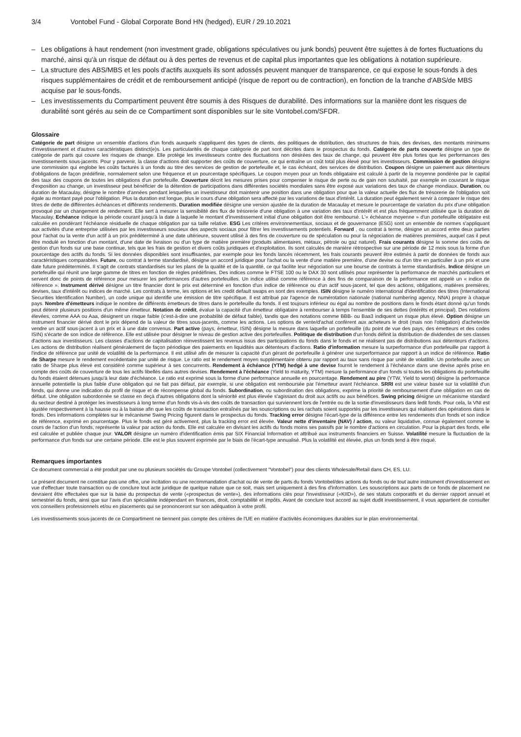3/4 Vontobel Fund - Global Corporate Bond HN (hedged), EUR / 29.10.2021
– Les obligations à haut rendement (non investment grade, obligations spéculatives ou junk bonds) peuvent être sujettes à de fortes fluctuations du marché, ainsi qu'à un risque de défaut ou à des pertes de revenus et de capital plus importantes que les obligations à notation supérieure.
– La structure des ABS/MBS et les pools d'actifs auxquels ils sont adossés peuvent manquer de transparence, ce qui expose le sous-fonds à des risques supplémentaires de crédit et de remboursement anticipé (risque de report ou de contraction), en fonction de la tranche d'ABS/de MBS acquise par le sous-fonds.
– Les investissements du Compartiment peuvent être soumis à des Risques de durabilité. Des informations sur la manière dont les risques de durabilité sont gérés au sein de ce Compartiment sont disponibles sur le site Vontobel.com/SFDR.
Glossaire
Catégorie de part désigne un ensemble d'actions d'un fonds auxquels s'appliquent des types de clients, des politiques de distribution, des structures de frais, des devises, des montants minimums d'investissement et d'autres caractéristiques distinct(e)s. Les particularités de chaque catégorie de part sont décrites dans le prospectus du fonds. Catégorie de parts couverte désigne un type de catégorie de parts qui couvre les risques de change. Elle protège les investisseurs contre des fluctuations non désirées des taux de change, qui peuvent être plus fortes que les performances des investissements sous-jacents. Pour y parvenir, la classe d'actions doit supporter des coûts de couverture, ce qui entraîne un coût total plus élevé pour les investisseurs. Commission de gestion désigne une commission qui englobe les coûts facturés à un fonds au titre des services de gestion de portefeuille et, le cas échéant, des services de distribution. Coupon désigne un paiement aux détenteurs d'obligations de façon prédéfinie, normalement selon une fréquence et un pourcentage spécifiques. Le coupon moyen pour un fonds obligataire est calculé à partir de la moyenne pondérée par le capital des taux des coupons de toutes les obligations d'un portefeuille. Couverture décrit les mesures prises pour compenser le risque de perte ou de gain non souhaité, par exemple en couvrant le risque d'exposition au change, un investisseur peut bénéficier de la détention de participations dans différentes sociétés mondiales sans être exposé aux variations des taux de change mondiaux. Duration, ou duration de Macaulay, désigne le nombre d'années pendant lesquelles un investisseur doit maintenir une position dans une obligation pour que la valeur actuelle des flux de trésorerie de l'obligation soit égale au montant payé pour l'obligation. Plus la duration est longue, plus le cours d'une obligation sera affecté par les variations de taux d'intérêt. La duration peut également servir à comparer le risque des titres de dette de différentes échéances et différents rendements. Duration modifiée désigne une version ajustée de la duration de Macaulay et mesure le pourcentage de variation du prix d'une obligation provoqué par un changement de rendement. Elle sert à mesurer la sensibilité des flux de trésorerie d'une obligation à une variation des taux d'intérêt et est plus fréquemment utilisée que la duration de Macaulay. Echéance indique la période courant jusqu'à la date à laquelle le montant d'investissement initial d'une obligation doit être remboursé. L'« échéance moyenne » d'un portefeuille obligataire est calculée en pondérant l'échéance résiduelle de chaque obligation par sa taille relative. ESG Les critères environnementaux, sociaux et de gouvernance (ESG) sont un ensemble de normes s'appliquant aux activités d'une entreprise utilisées par les investisseurs soucieux des aspects sociaux pour filtrer les investissements potentiels. Forward , ou contrat à terme, désigne un accord entre deux parties pour l'achat ou la vente d'un actif à un prix prédéterminé à une date ultérieure, souvent utilisé à des fins de couverture ou de spéculation ou pour la négociation de matières premières, auquel cas il peut être modulé en fonction d'un montant, d'une date de livraison ou d'un type de matière première (produits alimentaires, métaux, pétrole ou gaz naturel). Frais courants désigne la somme des coûts de gestion d'un fonds sur une base continue, tels que les frais de gestion et divers coûts juridiques et d'exploitation. Ils sont calculés de manière rétrospective sur une période de 12 mois sous la forme d'un pourcentage des actifs du fonds. Si les données disponibles sont insuffisantes, par exemple pour les fonds lancés récemment, les frais courants peuvent être estimés à partir de données de fonds aux caractéristiques comparables. Future, ou contrat à terme standardisé, désigne un accord juridique pour l'achat ou la vente d'une matière première, d'une devise ou d'un titre en particulier à un prix et une date future prédéterminés. Il s'agit de contrats standardisés sur les plans de la qualité et de la quantité, ce qui facilite leur négociation sur une bourse de contrats à terme standardisés. Indice désigne un portefeuille qui réunit une large gamme de titres en fonction de règles prédéfinies. Des indices comme le FTSE 100 ou le DAX 30 sont utilisés pour représenter la performance de marchés particuliers et servent donc de points de référence pour mesurer les performances d'autres portefeuilles. Un indice utilisé comme référence à des fins de comparaison de la performance est appelé un « indice de référence ». Instrument dérivé désigne un titre financier dont le prix est déterminé en fonction d'un indice de référence ou d'un actif sous-jacent, tel que des actions, obligations, matières premières, devises, taux d'intérêt ou indices de marché. Les contrats à terme, les options et les credit default swaps en sont des exemples. ISIN désigne le numéro international d'identification des titres (International Securities Identification Number), un code unique qui identifie une émission de titre spécifique. Il est attribué par l'agence de numérotation nationale (national numbering agency, NNA) propre à chaque pays. Nombre d'émetteurs indique le nombre de différents émetteurs de titres dans le portefeuille du fonds. Il est toujours inférieur ou égal au nombre de positions dans le fonds étant donné qu'un fonds peut détenir plusieurs positions d'un même émetteur. Notation de crédit, évalue la capacité d'un émetteur obligataire à rembourser à temps l'ensemble de ses dettes (intérêts et principal). Des notations élevées, comme AAA ou Aaa, désignent un risque faible (c'est-à-dire une probabilité de défaut faible), tandis que des notations comme BBB- ou Baa3 indiquent un risque plus élevé. Option désigne un instrument financier dérivé dont le prix dépend de la valeur de titres sous-jacents, comme les actions. Les options de vente/d'achat confèrent aux acheteurs le droit (mais non l'obligation) d'acheter/de vendre un actif sous-jacent à un prix et à une date convenus. Part active (pays, émetteur, ISIN) désigne la mesure dans laquelle un portefeuille (du point de vue des pays, des émetteurs et des codes ISIN) s'écarte de son indice de référence. Elle est utilisée pour désigner le niveau de gestion active des portefeuilles. Politique de distribution d'un fonds définit la distribution de dividendes de ses classes d'actions aux investisseurs. Les classes d'actions de capitalisation réinvestissent les revenus issus des participations du fonds dans le fonds et ne réalisent pas de distributions aux détenteurs d'actions. Les actions de distribution réalisent généralement de façon périodique des paiements en liquidités aux détenteurs d'actions. Ratio d'information mesure la surperformance d'un portefeuille par rapport à l'indice de référence par unité de volatilité de la performance. Il est utilisé afin de mesurer la capacité d'un gérant de portefeuille à générer une surperformance par rapport à un indice de référence. Ratio de Sharpe mesure le rendement excédentaire par unité de risque. Le ratio est le rendement moyen supplémentaire obtenu par rapport au taux sans risque par unité de volatilité. Un portefeuille avec un ratio de Sharpe plus élevé est considéré comme supérieur à ses concurrents. Rendement à échéance (YTM) hedgé à une devise fournit le rendement à l'échéance dans une devise après prise en compte des coûts de couverture de tous les actifs libellés dans autres devises. Rendement à l'échéance (Yield to maturity, YTM) mesure la performance d'un fonds si toutes les obligations du portefeuille du fonds étaient détenues jusqu'à leur date d'échéance. Le ratio est exprimé sous la forme d'une performance annuelle en pourcentage. Rendement au pire (YTW, Yield to worst) désigne la performance annuelle potentielle la plus faible d'une obligation qui ne fait pas défaut, par exemple, si une obligation est remboursée par l'émetteur avant l'échéance. SRRI est une valeur basée sur la volatilité d'un fonds, qui donne une indication du profil de risque et de récompense global du fonds. Subordination, ou subordination des obligations, exprime la priorité de remboursement d'une obligation en cas de défaut. Une obligation subordonnée se classe en deçà d'autres obligations dont la séniorité est plus élevée s'agissant du droit aux actifs ou aux bénéfices. Swing pricing désigne un mécanisme standard du secteur destiné à protéger les investisseurs à long terme d'un fonds vis-à-vis des coûts de transaction qui surviennent lors de l'entrée ou de la sortie d'investisseurs dans ledit fonds. Pour cela, la VNI est ajustée respectivement à la hausse ou à la baisse afin que les coûts de transaction entraînés par les souscriptions ou les rachats soient supportés par les investisseurs qui réalisent des opérations dans le fonds. Des informations complètes sur le mécanisme Swing Pricing figurent dans le prospectus du fonds. Tracking error désigne l'écart-type de la différence entre les rendements d'un fonds et son indice de référence, exprimé en pourcentage. Plus le fonds est géré activement, plus la tracking error est élevée. Valeur nette d'inventaire (NAV) / action, ou valeur liquidative, connue également comme le cours de l'action d'un fonds, représente la valeur par action du fonds. Elle est calculée en divisant les actifs du fonds moins ses passifs par le nombre d'actions en circulation. Pour la plupart des fonds, elle est calculée et publiée chaque jour. VALOR désigne un numéro d'identification émis par SIX Financial Information et attribué aux instruments financiers en Suisse. Volatilité mesure la fluctuation de la performance d'un fonds sur une certaine période. Elle est le plus souvent exprimée par le biais de l'écart-type annualisé. Plus la volatilité est élevée, plus un fonds tend à être risqué.
Remarques importantes
Ce document commercial a été produit par une ou plusieurs sociétés du Groupe Vontobel (collectivement "Vontobel") pour des clients Wholesale/Retail dans CH, ES, LU.
Le présent document ne constitue pas une offre, une incitation ou une recommandation d'achat ou de vente de parts du fonds Vontobel/des actions du fonds ou de tout autre instrument d'investissement en vue d'effectuer toute transaction ou de conclure tout acte juridique de quelque nature que ce soit, mais sert uniquement à des fins d'information. Les souscriptions aux parts de ce fonds de placement ne devraient être effectuées que sur la base du prospectus de vente («prospectus de vente»), des informations clés pour l'investisseur («KIID»), de ses statuts corporatifs et du dernier rapport annuel et semestriel du fonds, ainsi que sur l'avis d'un spécialiste indépendant en finances, droit, comptabilité et impôts. Avant de conclure tout accord au sujet dudit investissement, il vous appartient de consulter vos conseillers professionnels et/ou en placements qui se prononceront sur son adéquation à votre profil.
Les investissements sous-jacents de ce Compartiment ne tiennent pas compte des critères de l'UE en matière d'activités économiques durables sur le plan environnemental.